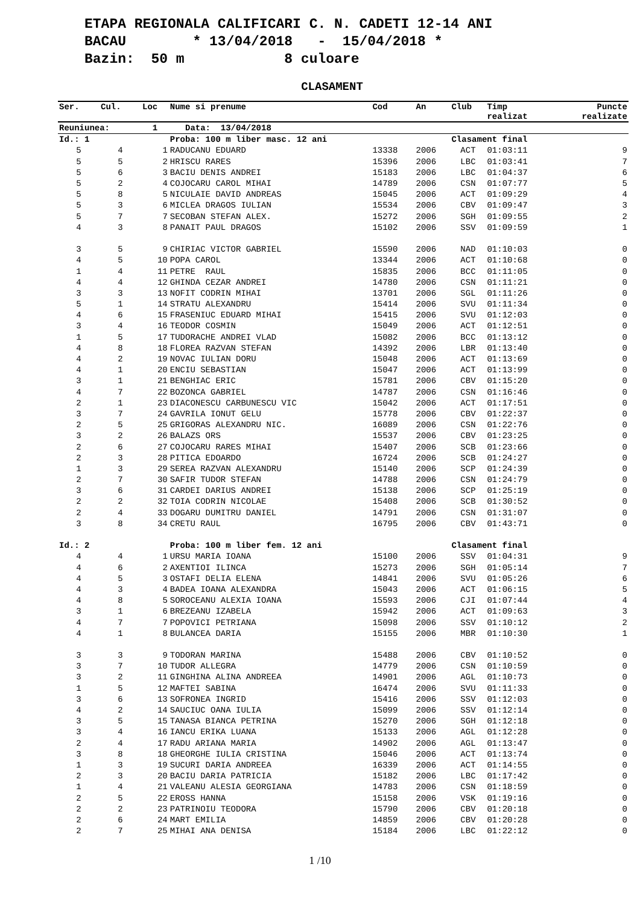ETAPA REGIONALA CALIFICARI C. N. CADETI 12-14 ANI BACAU * 13/04/2018 - 15/04/2018 * Bazin: 50 m 8 culoare
CLASAMENT
| Ser. | Cul. | Loc | Nume si prenume | Cod | An | Club | Timp realizat | Puncte realizate |
| --- | --- | --- | --- | --- | --- | --- | --- | --- |
| Reuniunea: | | 1 | Data: 13/04/2018 | | | | | |
| Id.: 1 | | | Proba: 100 m liber masc. 12 ani | | | Clasament final | | |
| 5 | 4 | 1 | RADUCANU EDUARD | 13338 | 2006 | ACT | 01:03:11 | 9 |
| 5 | 5 | 2 | HRISCU RARES | 15396 | 2006 | LBC | 01:03:41 | 7 |
| 5 | 6 | 3 | BACIU DENIS ANDREI | 15183 | 2006 | LBC | 01:04:37 | 6 |
| 5 | 2 | 4 | COJOCARU CAROL MIHAI | 14789 | 2006 | CSN | 01:07:77 | 5 |
| 5 | 8 | 5 | NICULAIE DAVID ANDREAS | 15045 | 2006 | ACT | 01:09:29 | 4 |
| 5 | 3 | 6 | MICLEA DRAGOS IULIAN | 15534 | 2006 | CBV | 01:09:47 | 3 |
| 5 | 7 | 7 | SECOBAN STEFAN ALEX. | 15272 | 2006 | SGH | 01:09:55 | 2 |
| 4 | 3 | 8 | PANAIT PAUL DRAGOS | 15102 | 2006 | SSV | 01:09:59 | 1 |
| 3 | 5 | 9 | CHIRIAC VICTOR GABRIEL | 15590 | 2006 | NAD | 01:10:03 | 0 |
| 4 | 5 | 10 | POPA CAROL | 13344 | 2006 | ACT | 01:10:68 | 0 |
| 1 | 4 | 11 | PETRE RAUL | 15835 | 2006 | BCC | 01:11:05 | 0 |
| 4 | 4 | 12 | GHINDA CEZAR ANDREI | 14780 | 2006 | CSN | 01:11:21 | 0 |
| 3 | 3 | 13 | NOFIT CODRIN MIHAI | 13701 | 2006 | SGL | 01:11:26 | 0 |
| 5 | 1 | 14 | STRATU ALEXANDRU | 15414 | 2006 | SVU | 01:11:34 | 0 |
| 4 | 6 | 15 | FRASENIUC EDUARD MIHAI | 15415 | 2006 | SVU | 01:12:03 | 0 |
| 3 | 4 | 16 | TEODOR COSMIN | 15049 | 2006 | ACT | 01:12:51 | 0 |
| 1 | 5 | 17 | TUDORACHE ANDREI VLAD | 15082 | 2006 | BCC | 01:13:12 | 0 |
| 4 | 8 | 18 | FLOREA RAZVAN STEFAN | 14392 | 2006 | LBR | 01:13:40 | 0 |
| 4 | 2 | 19 | NOVAC IULIAN DORU | 15048 | 2006 | ACT | 01:13:69 | 0 |
| 4 | 1 | 20 | ENCIU SEBASTIAN | 15047 | 2006 | ACT | 01:13:99 | 0 |
| 3 | 1 | 21 | BENGHIAC ERIC | 15781 | 2006 | CBV | 01:15:20 | 0 |
| 4 | 7 | 22 | BOZONCA GABRIEL | 14787 | 2006 | CSN | 01:16:46 | 0 |
| 2 | 1 | 23 | DIACONESCU CARBUNESCU VIC | 15042 | 2006 | ACT | 01:17:51 | 0 |
| 3 | 7 | 24 | GAVRILA IONUT GELU | 15778 | 2006 | CBV | 01:22:37 | 0 |
| 2 | 5 | 25 | GRIGORAS ALEXANDRU NIC. | 16089 | 2006 | CSN | 01:22:76 | 0 |
| 3 | 2 | 26 | BALAZS ORS | 15537 | 2006 | CBV | 01:23:25 | 0 |
| 2 | 6 | 27 | COJOCARU RARES MIHAI | 15407 | 2006 | SCB | 01:23:66 | 0 |
| 2 | 3 | 28 | PITICA EDOARDO | 16724 | 2006 | SCB | 01:24:27 | 0 |
| 1 | 3 | 29 | SEREA RAZVAN ALEXANDRU | 15140 | 2006 | SCP | 01:24:39 | 0 |
| 2 | 7 | 30 | SAFIR TUDOR STEFAN | 14788 | 2006 | CSN | 01:24:79 | 0 |
| 3 | 6 | 31 | CARDEI DARIUS ANDREI | 15138 | 2006 | SCP | 01:25:19 | 0 |
| 2 | 2 | 32 | TOIA CODRIN NICOLAE | 15408 | 2006 | SCB | 01:30:52 | 0 |
| 2 | 4 | 33 | DOGARU DUMITRU DANIEL | 14791 | 2006 | CSN | 01:31:07 | 0 |
| 3 | 8 | 34 | CRETU RAUL | 16795 | 2006 | CBV | 01:43:71 | 0 |
| Id.: 2 | | | Proba: 100 m liber fem. 12 ani | | | Clasament final | | |
| 4 | 4 | 1 | URSU MARIA IOANA | 15100 | 2006 | SSV | 01:04:31 | 9 |
| 4 | 6 | 2 | AXENTIOI ILINCA | 15273 | 2006 | SGH | 01:05:14 | 7 |
| 4 | 5 | 3 | OSTAFI DELIA ELENA | 14841 | 2006 | SVU | 01:05:26 | 6 |
| 4 | 3 | 4 | BADEA IOANA ALEXANDRA | 15043 | 2006 | ACT | 01:06:15 | 5 |
| 4 | 8 | 5 | SOROCEANU ALEXIA IOANA | 15593 | 2006 | CJI | 01:07:44 | 4 |
| 3 | 1 | 6 | BREZEANU IZABELA | 15942 | 2006 | ACT | 01:09:63 | 3 |
| 4 | 7 | 7 | POPOVICI PETRIANA | 15098 | 2006 | SSV | 01:10:12 | 2 |
| 4 | 1 | 8 | BULANCEA DARIA | 15155 | 2006 | MBR | 01:10:30 | 1 |
| 3 | 3 | 9 | TODORAN MARINA | 15488 | 2006 | CBV | 01:10:52 | 0 |
| 3 | 7 | 10 | TUDOR ALLEGRA | 14779 | 2006 | CSN | 01:10:59 | 0 |
| 3 | 2 | 11 | GINGHINA ALINA ANDREEA | 14901 | 2006 | AGL | 01:10:73 | 0 |
| 1 | 5 | 12 | MAFTEI SABINA | 16474 | 2006 | SVU | 01:11:33 | 0 |
| 3 | 6 | 13 | SOFRONEA INGRID | 15416 | 2006 | SSV | 01:12:03 | 0 |
| 4 | 2 | 14 | SAUCIUC OANA IULIA | 15099 | 2006 | SSV | 01:12:14 | 0 |
| 3 | 5 | 15 | TANASA BIANCA PETRINA | 15270 | 2006 | SGH | 01:12:18 | 0 |
| 3 | 4 | 16 | IANCU ERIKA LUANA | 15133 | 2006 | AGL | 01:12:28 | 0 |
| 2 | 4 | 17 | RADU ARIANA MARIA | 14902 | 2006 | AGL | 01:13:47 | 0 |
| 3 | 8 | 18 | GHEORGHE IULIA CRISTINA | 15046 | 2006 | ACT | 01:13:74 | 0 |
| 1 | 3 | 19 | SUCURI DARIA ANDREEA | 16339 | 2006 | ACT | 01:14:55 | 0 |
| 2 | 3 | 20 | BACIU DARIA PATRICIA | 15182 | 2006 | LBC | 01:17:42 | 0 |
| 1 | 4 | 21 | VALEANU ALESIA GEORGIANA | 14783 | 2006 | CSN | 01:18:59 | 0 |
| 2 | 5 | 22 | EROSS HANNA | 15158 | 2006 | VSK | 01:19:16 | 0 |
| 2 | 2 | 23 | PATRINOIU TEODORA | 15790 | 2006 | CBV | 01:20:18 | 0 |
| 2 | 6 | 24 | MART EMILIA | 14859 | 2006 | CBV | 01:20:28 | 0 |
| 2 | 7 | 25 | MIHAI ANA DENISA | 15184 | 2006 | LBC | 01:22:12 | 0 |
1 /10